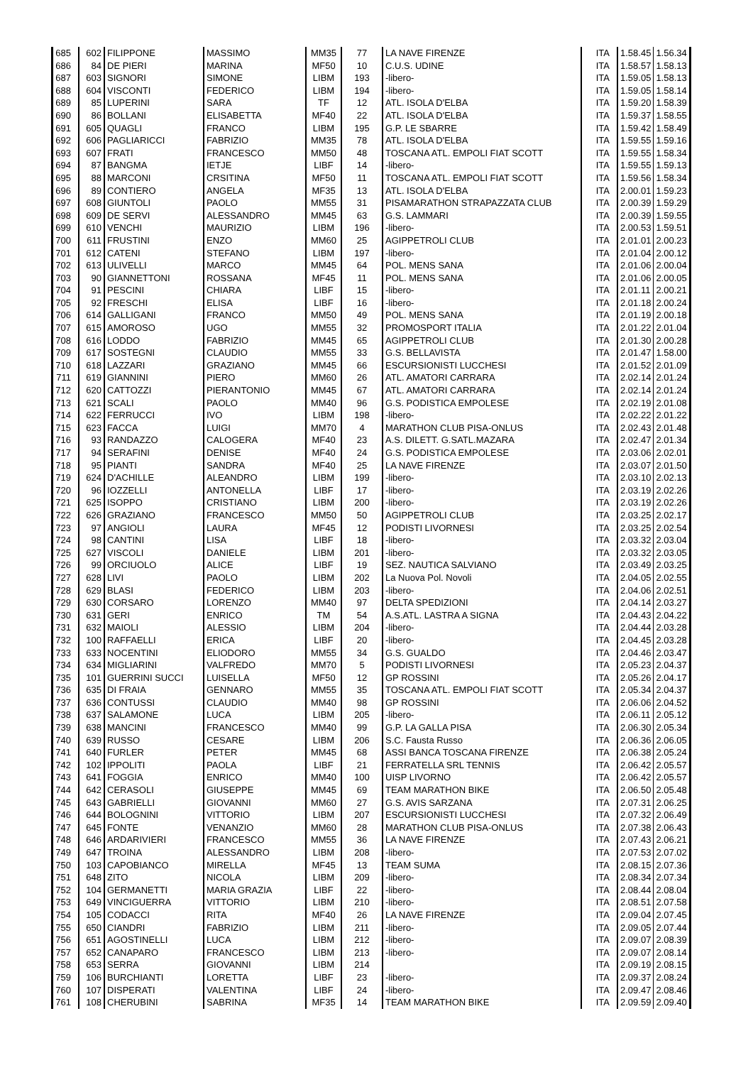| 685 | 602 | FILIPPONE | MASSIMO | MM35 | 77 | LA NAVE FIRENZE | ITA | 1.58.45 | 1.56.34 |
| 686 | 84 | DE PIERI | MARINA | MF50 | 10 | C.U.S. UDINE | ITA | 1.58.57 | 1.58.13 |
| 687 | 603 | SIGNORI | SIMONE | LIBM | 193 | -libero- | ITA | 1.59.05 | 1.58.13 |
| 688 | 604 | VISCONTI | FEDERICO | LIBM | 194 | -libero- | ITA | 1.59.05 | 1.58.14 |
| 689 | 85 | LUPERINI | SARA | TF | 12 | ATL. ISOLA D'ELBA | ITA | 1.59.20 | 1.58.39 |
| 690 | 86 | BOLLANI | ELISABETTA | MF40 | 22 | ATL. ISOLA D'ELBA | ITA | 1.59.37 | 1.58.55 |
| 691 | 605 | QUAGLI | FRANCO | LIBM | 195 | G.P. LE SBARRE | ITA | 1.59.42 | 1.58.49 |
| 692 | 606 | PAGLIARICCI | FABRIZIO | MM35 | 78 | ATL. ISOLA D'ELBA | ITA | 1.59.55 | 1.59.16 |
| 693 | 607 | FRATI | FRANCESCO | MM50 | 48 | TOSCANA ATL. EMPOLI FIAT SCOTT | ITA | 1.59.55 | 1.58.34 |
| 694 | 87 | BANGMA | IETJE | LIBF | 14 | -libero- | ITA | 1.59.55 | 1.59.13 |
| 695 | 88 | MARCONI | CRSITINA | MF50 | 11 | TOSCANA ATL. EMPOLI FIAT SCOTT | ITA | 1.59.56 | 1.58.34 |
| 696 | 89 | CONTIERO | ANGELA | MF35 | 13 | ATL. ISOLA D'ELBA | ITA | 2.00.01 | 1.59.23 |
| 697 | 608 | GIUNTOLI | PAOLO | MM55 | 31 | PISAMARATHON STRAPAZZATA CLUB | ITA | 2.00.39 | 1.59.29 |
| 698 | 609 | DE SERVI | ALESSANDRO | MM45 | 63 | G.S. LAMMARI | ITA | 2.00.39 | 1.59.55 |
| 699 | 610 | VENCHI | MAURIZIO | LIBM | 196 | -libero- | ITA | 2.00.53 | 1.59.51 |
| 700 | 611 | FRUSTINI | ENZO | MM60 | 25 | AGIPPETROLI CLUB | ITA | 2.01.01 | 2.00.23 |
| 701 | 612 | CATENI | STEFANO | LIBM | 197 | -libero- | ITA | 2.01.04 | 2.00.12 |
| 702 | 613 | ULIVELLI | MARCO | MM45 | 64 | POL. MENS SANA | ITA | 2.01.06 | 2.00.04 |
| 703 | 90 | GIANNETTONI | ROSSANA | MF45 | 11 | POL. MENS SANA | ITA | 2.01.06 | 2.00.05 |
| 704 | 91 | PESCINI | CHIARA | LIBF | 15 | -libero- | ITA | 2.01.11 | 2.00.21 |
| 705 | 92 | FRESCHI | ELISA | LIBF | 16 | -libero- | ITA | 2.01.18 | 2.00.24 |
| 706 | 614 | GALLIGANI | FRANCO | MM50 | 49 | POL. MENS SANA | ITA | 2.01.19 | 2.00.18 |
| 707 | 615 | AMOROSO | UGO | MM55 | 32 | PROMOSPORT ITALIA | ITA | 2.01.22 | 2.01.04 |
| 708 | 616 | LODDO | FABRIZIO | MM45 | 65 | AGIPPETROLI CLUB | ITA | 2.01.30 | 2.00.28 |
| 709 | 617 | SOSTEGNI | CLAUDIO | MM55 | 33 | G.S. BELLAVISTA | ITA | 2.01.47 | 1.58.00 |
| 710 | 618 | LAZZARI | GRAZIANO | MM45 | 66 | ESCURSIONISTI LUCCHESI | ITA | 2.01.52 | 2.01.09 |
| 711 | 619 | GIANNINI | PIERO | MM60 | 26 | ATL. AMATORI CARRARA | ITA | 2.02.14 | 2.01.24 |
| 712 | 620 | CATTOZZI | PIERANTONIO | MM45 | 67 | ATL. AMATORI CARRARA | ITA | 2.02.14 | 2.01.24 |
| 713 | 621 | SCALI | PAOLO | MM40 | 96 | G.S. PODISTICA EMPOLESE | ITA | 2.02.19 | 2.01.08 |
| 714 | 622 | FERRUCCI | IVO | LIBM | 198 | -libero- | ITA | 2.02.22 | 2.01.22 |
| 715 | 623 | FACCA | LUIGI | MM70 | 4 | MARATHON CLUB PISA-ONLUS | ITA | 2.02.43 | 2.01.48 |
| 716 | 93 | RANDAZZO | CALOGERA | MF40 | 23 | A.S. DILETT. G.SATL.MAZARA | ITA | 2.02.47 | 2.01.34 |
| 717 | 94 | SERAFINI | DENISE | MF40 | 24 | G.S. PODISTICA EMPOLESE | ITA | 2.03.06 | 2.02.01 |
| 718 | 95 | PIANTI | SANDRA | MF40 | 25 | LA NAVE FIRENZE | ITA | 2.03.07 | 2.01.50 |
| 719 | 624 | D'ACHILLE | ALEANDRO | LIBM | 199 | -libero- | ITA | 2.03.10 | 2.02.13 |
| 720 | 96 | IOZZELLI | ANTONELLA | LIBF | 17 | -libero- | ITA | 2.03.19 | 2.02.26 |
| 721 | 625 | ISOPPO | CRISTIANO | LIBM | 200 | -libero- | ITA | 2.03.19 | 2.02.26 |
| 722 | 626 | GRAZIANO | FRANCESCO | MM50 | 50 | AGIPPETROLI CLUB | ITA | 2.03.25 | 2.02.17 |
| 723 | 97 | ANGIOLI | LAURA | MF45 | 12 | PODISTI LIVORNESI | ITA | 2.03.25 | 2.02.54 |
| 724 | 98 | CANTINI | LISA | LIBF | 18 | -libero- | ITA | 2.03.32 | 2.03.04 |
| 725 | 627 | VISCOLI | DANIELE | LIBM | 201 | -libero- | ITA | 2.03.32 | 2.03.05 |
| 726 | 99 | ORCIUOLO | ALICE | LIBF | 19 | SEZ. NAUTICA SALVIANO | ITA | 2.03.49 | 2.03.25 |
| 727 | 628 | LIVI | PAOLO | LIBM | 202 | La Nuova Pol. Novoli | ITA | 2.04.05 | 2.02.55 |
| 728 | 629 | BLASI | FEDERICO | LIBM | 203 | -libero- | ITA | 2.04.06 | 2.02.51 |
| 729 | 630 | CORSARO | LORENZO | MM40 | 97 | DELTA SPEDIZIONI | ITA | 2.04.14 | 2.03.27 |
| 730 | 631 | GERI | ENRICO | TM | 54 | A.S.ATL. LASTRA A SIGNA | ITA | 2.04.43 | 2.04.22 |
| 731 | 632 | MAIOLI | ALESSIO | LIBM | 204 | -libero- | ITA | 2.04.44 | 2.03.28 |
| 732 | 100 | RAFFAELLI | ERICA | LIBF | 20 | -libero- | ITA | 2.04.45 | 2.03.28 |
| 733 | 633 | NOCENTINI | ELIODORO | MM55 | 34 | G.S. GUALDO | ITA | 2.04.46 | 2.03.47 |
| 734 | 634 | MIGLIARINI | VALFREDO | MM70 | 5 | PODISTI LIVORNESI | ITA | 2.05.23 | 2.04.37 |
| 735 | 101 | GUERRINI SUCCI | LUISELLA | MF50 | 12 | GP ROSSINI | ITA | 2.05.26 | 2.04.17 |
| 736 | 635 | DI FRAIA | GENNARO | MM55 | 35 | TOSCANA ATL. EMPOLI FIAT SCOTT | ITA | 2.05.34 | 2.04.37 |
| 737 | 636 | CONTUSSI | CLAUDIO | MM40 | 98 | GP ROSSINI | ITA | 2.06.06 | 2.04.52 |
| 738 | 637 | SALAMONE | LUCA | LIBM | 205 | -libero- | ITA | 2.06.11 | 2.05.12 |
| 739 | 638 | MANCINI | FRANCESCO | MM40 | 99 | G.P. LA GALLA PISA | ITA | 2.06.30 | 2.05.34 |
| 740 | 639 | RUSSO | CESARE | LIBM | 206 | S.C. Fausta Russo | ITA | 2.06.36 | 2.06.05 |
| 741 | 640 | FURLER | PETER | MM45 | 68 | ASSI BANCA TOSCANA FIRENZE | ITA | 2.06.38 | 2.05.24 |
| 742 | 102 | IPPOLITI | PAOLA | LIBF | 21 | FERRATELLA SRL TENNIS | ITA | 2.06.42 | 2.05.57 |
| 743 | 641 | FOGGIA | ENRICO | MM40 | 100 | UISP LIVORNO | ITA | 2.06.42 | 2.05.57 |
| 744 | 642 | CERASOLI | GIUSEPPE | MM45 | 69 | TEAM MARATHON BIKE | ITA | 2.06.50 | 2.05.48 |
| 745 | 643 | GABRIELLI | GIOVANNI | MM60 | 27 | G.S. AVIS SARZANA | ITA | 2.07.31 | 2.06.25 |
| 746 | 644 | BOLOGNINI | VITTORIO | LIBM | 207 | ESCURSIONISTI LUCCHESI | ITA | 2.07.32 | 2.06.49 |
| 747 | 645 | FONTE | VENANZIO | MM60 | 28 | MARATHON CLUB PISA-ONLUS | ITA | 2.07.38 | 2.06.43 |
| 748 | 646 | ARDARIVIERI | FRANCESCO | MM55 | 36 | LA NAVE FIRENZE | ITA | 2.07.43 | 2.06.21 |
| 749 | 647 | TROINA | ALESSANDRO | LIBM | 208 | -libero- | ITA | 2.07.53 | 2.07.02 |
| 750 | 103 | CAPOBIANCO | MIRELLA | MF45 | 13 | TEAM SUMA | ITA | 2.08.15 | 2.07.36 |
| 751 | 648 | ZITO | NICOLA | LIBM | 209 | -libero- | ITA | 2.08.34 | 2.07.34 |
| 752 | 104 | GERMANETTI | MARIA GRAZIA | LIBF | 22 | -libero- | ITA | 2.08.44 | 2.08.04 |
| 753 | 649 | VINCIGUERRA | VITTORIO | LIBM | 210 | -libero- | ITA | 2.08.51 | 2.07.58 |
| 754 | 105 | CODACCI | RITA | MF40 | 26 | LA NAVE FIRENZE | ITA | 2.09.04 | 2.07.45 |
| 755 | 650 | CIANDRI | FABRIZIO | LIBM | 211 | -libero- | ITA | 2.09.05 | 2.07.44 |
| 756 | 651 | AGOSTINELLI | LUCA | LIBM | 212 | -libero- | ITA | 2.09.07 | 2.08.39 |
| 757 | 652 | CANAPARO | FRANCESCO | LIBM | 213 | -libero- | ITA | 2.09.07 | 2.08.14 |
| 758 | 653 | SERRA | GIOVANNI | LIBM | 214 | | ITA | 2.09.19 | 2.08.15 |
| 759 | 106 | BURCHIANTI | LORETTA | LIBF | 23 | -libero- | ITA | 2.09.37 | 2.08.24 |
| 760 | 107 | DISPERATI | VALENTINA | LIBF | 24 | -libero- | ITA | 2.09.47 | 2.08.46 |
| 761 | 108 | CHERUBINI | SABRINA | MF35 | 14 | TEAM MARATHON BIKE | ITA | 2.09.59 | 2.09.40 |